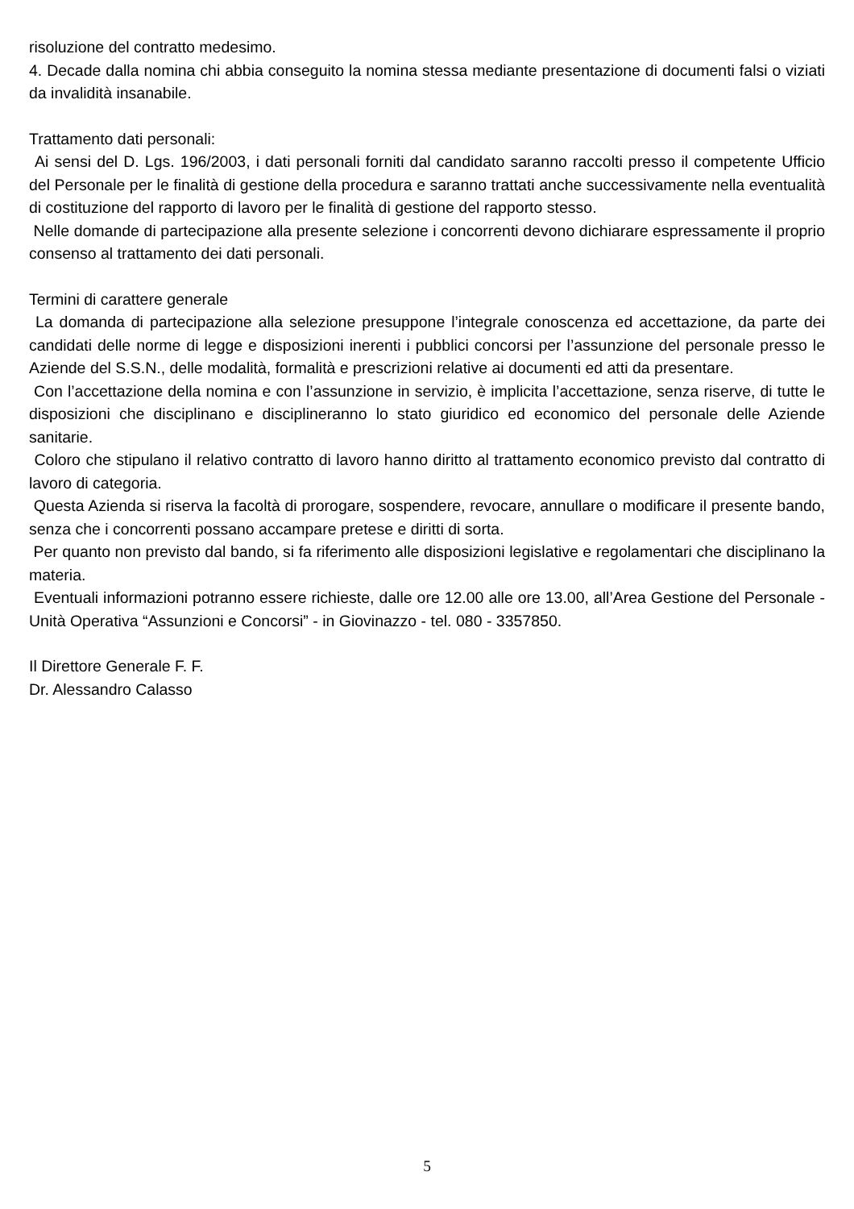risoluzione del contratto medesimo.
4. Decade dalla nomina chi abbia conseguito la nomina stessa mediante presentazione di documenti falsi o viziati da invalidità insanabile.
Trattamento dati personali:
Ai sensi del D. Lgs. 196/2003, i dati personali forniti dal candidato saranno raccolti presso il competente Ufficio del Personale per le finalità di gestione della procedura e saranno trattati anche successivamente nella eventualità di costituzione del rapporto di lavoro per le finalità di gestione del rapporto stesso.
Nelle domande di partecipazione alla presente selezione i concorrenti devono dichiarare espressamente il proprio consenso al trattamento dei dati personali.
Termini di carattere generale
La domanda di partecipazione alla selezione presuppone l’integrale conoscenza ed accettazione, da parte dei candidati delle norme di legge e disposizioni inerenti i pubblici concorsi per l’assunzione del personale presso le Aziende del S.S.N., delle modalità, formalità e prescrizioni relative ai documenti ed atti da presentare.
Con l’accettazione della nomina e con l’assunzione in servizio, è implicita l’accettazione, senza riserve, di tutte le disposizioni che disciplinano e disciplineranno lo stato giuridico ed economico del personale delle Aziende sanitarie.
Coloro che stipulano il relativo contratto di lavoro hanno diritto al trattamento economico previsto dal contratto di lavoro di categoria.
Questa Azienda si riserva la facoltà di prorogare, sospendere, revocare, annullare o modificare il presente bando, senza che i concorrenti possano accampare pretese e diritti di sorta.
Per quanto non previsto dal bando, si fa riferimento alle disposizioni legislative e regolamentari che disciplinano la materia.
Eventuali informazioni potranno essere richieste, dalle ore 12.00 alle ore 13.00, all’Area Gestione del Personale - Unità Operativa “Assunzioni e Concorsi” - in Giovinazzo - tel. 080 - 3357850.
Il Direttore Generale F. F.
Dr. Alessandro Calasso
5